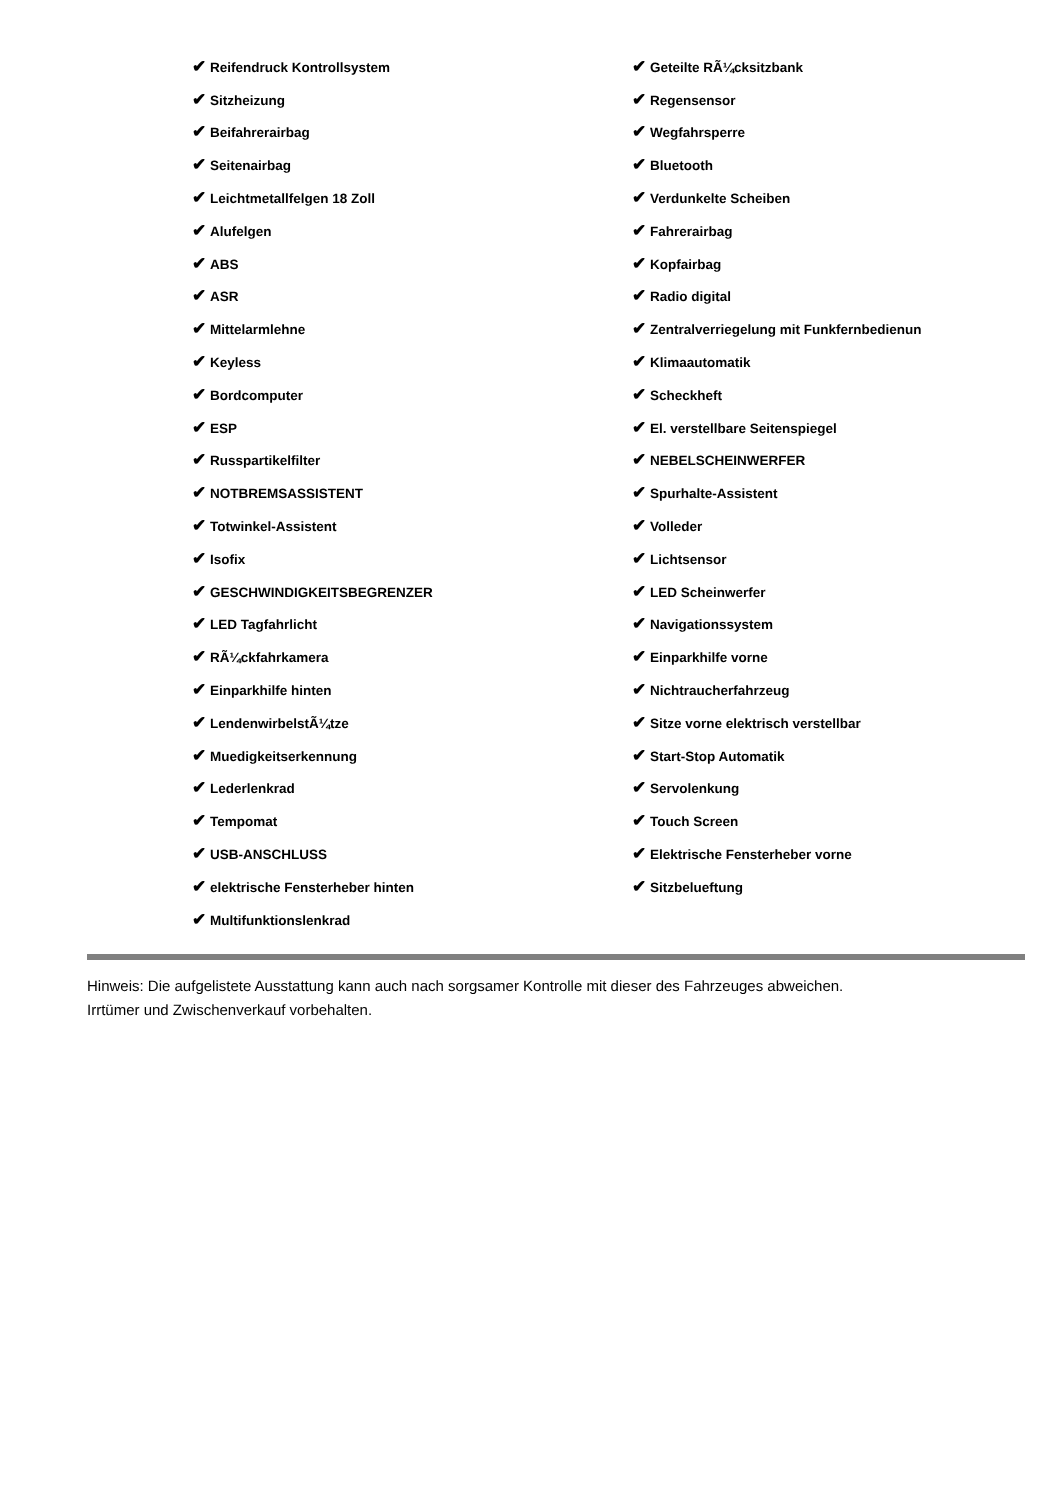| ✔ Reifendruck Kontrollsystem | ✔ Geteilte RÃ¼cksitzbank |
| ✔ Sitzheizung | ✔ Regensensor |
| ✔ Beifahrerairbag | ✔ Wegfahrsperre |
| ✔ Seitenairbag | ✔ Bluetooth |
| ✔ Leichtmetallfelgen 18 Zoll | ✔ Verdunkelte Scheiben |
| ✔ Alufelgen | ✔ Fahrerairbag |
| ✔ ABS | ✔ Kopfairbag |
| ✔ ASR | ✔ Radio digital |
| ✔ Mittelarmlehne | ✔ Zentralverriegelung mit Funkfernbedienun |
| ✔ Keyless | ✔ Klimaautomatik |
| ✔ Bordcomputer | ✔ Scheckheft |
| ✔ ESP | ✔ El. verstellbare Seitenspiegel |
| ✔ Russpartikelfilter | ✔ NEBELSCHEINWERFER |
| ✔ NOTBREMSASSISTENT | ✔ Spurhalte-Assistent |
| ✔ Totwinkel-Assistent | ✔ Volleder |
| ✔ Isofix | ✔ Lichtsensor |
| ✔ GESCHWINDIGKEITSBEGRENZER | ✔ LED Scheinwerfer |
| ✔ LED Tagfahrlicht | ✔ Navigationssystem |
| ✔ RÃ¼ckfahrkamera | ✔ Einparkhilfe vorne |
| ✔ Einparkhilfe hinten | ✔ Nichtraucherfahrzeug |
| ✔ LendenwirbelstÃ¼tze | ✔ Sitze vorne elektrisch verstellbar |
| ✔ Muedigkeitserkennung | ✔ Start-Stop Automatik |
| ✔ Lederlenkrad | ✔ Servolenkung |
| ✔ Tempomat | ✔ Touch Screen |
| ✔ USB-ANSCHLUSS | ✔ Elektrische Fensterheber vorne |
| ✔ elektrische Fensterheber hinten | ✔ Sitzbelueftung |
| ✔ Multifunktionslenkrad | |
Hinweis: Die aufgelistete Ausstattung kann auch nach sorgsamer Kontrolle mit dieser des Fahrzeuges abweichen. Irrtümer und Zwischenverkauf vorbehalten.